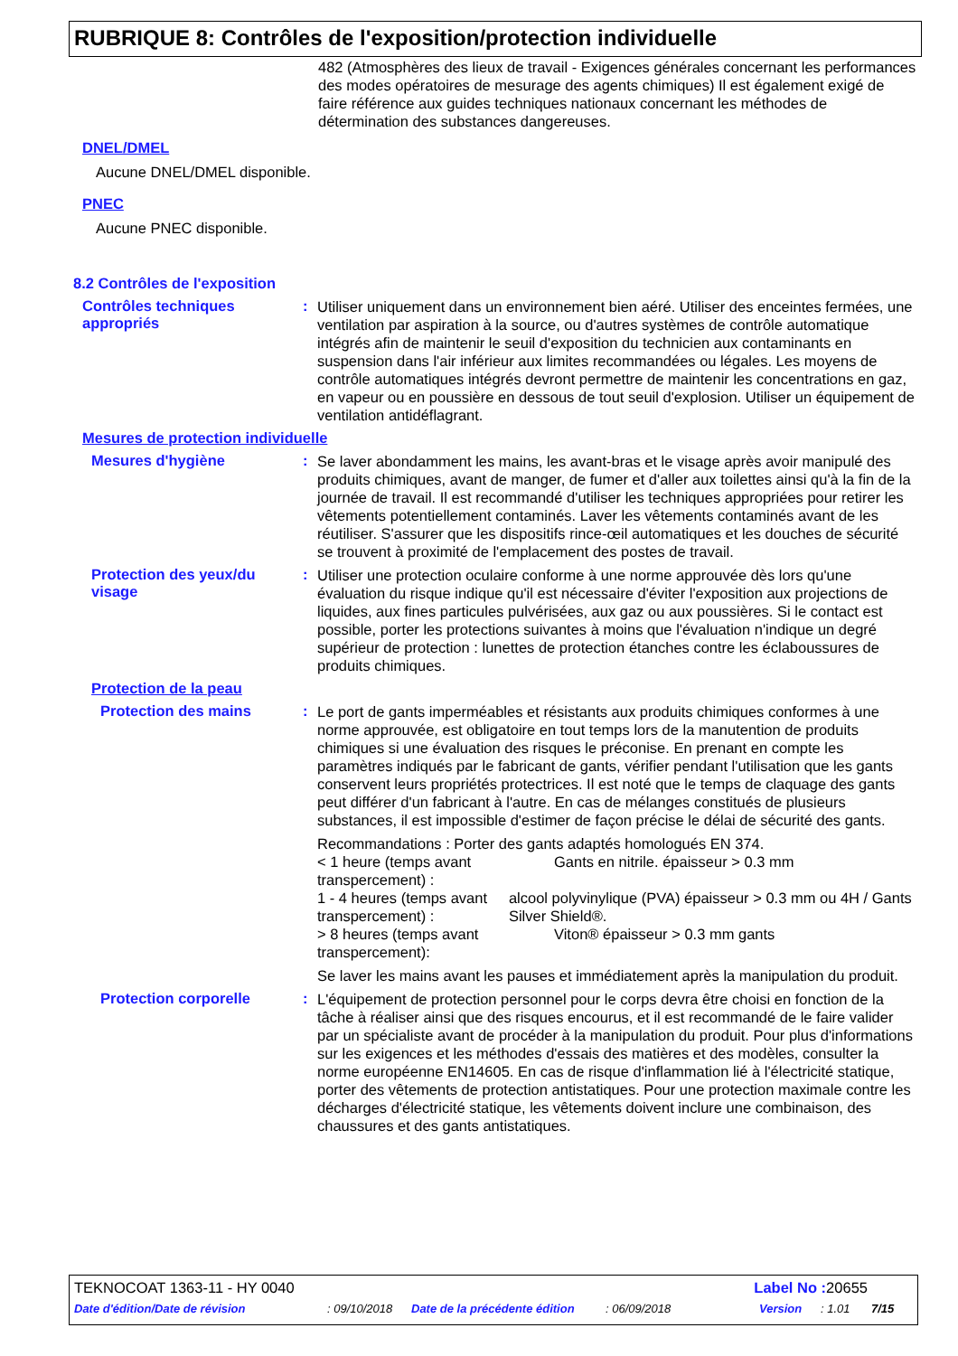RUBRIQUE 8: Contrôles de l'exposition/protection individuelle
482 (Atmosphères des lieux de travail - Exigences générales concernant les performances des modes opératoires de mesurage des agents chimiques) Il est également exigé de faire référence aux guides techniques nationaux concernant les méthodes de détermination des substances dangereuses.
DNEL/DMEL
Aucune DNEL/DMEL disponible.
PNEC
Aucune PNEC disponible.
8.2 Contrôles de l'exposition
Contrôles techniques appropriés
:
Utiliser uniquement dans un environnement bien aéré. Utiliser des enceintes fermées, une ventilation par aspiration à la source, ou d'autres systèmes de contrôle automatique intégrés afin de maintenir le seuil d'exposition du technicien aux contaminants en suspension dans l'air inférieur aux limites recommandées ou légales. Les moyens de contrôle automatiques intégrés devront permettre de maintenir les concentrations en gaz, en vapeur ou en poussière en dessous de tout seuil d'explosion. Utiliser un équipement de ventilation antidéflagrant.
Mesures de protection individuelle
Mesures d'hygiène :
Se laver abondamment les mains, les avant-bras et le visage après avoir manipulé des produits chimiques, avant de manger, de fumer et d'aller aux toilettes ainsi qu'à la fin de la journée de travail. Il est recommandé d'utiliser les techniques appropriées pour retirer les vêtements potentiellement contaminés. Laver les vêtements contaminés avant de les réutiliser. S'assurer que les dispositifs rince-œil automatiques et les douches de sécurité se trouvent à proximité de l'emplacement des postes de travail.
Protection des yeux/du visage
:
Utiliser une protection oculaire conforme à une norme approuvée dès lors qu'une évaluation du risque indique qu'il est nécessaire d'éviter l'exposition aux projections de liquides, aux fines particules pulvérisées, aux gaz ou aux poussières. Si le contact est possible, porter les protections suivantes à moins que l'évaluation n'indique un degré supérieur de protection : lunettes de protection étanches contre les éclaboussures de produits chimiques.
Protection de la peau
Protection des mains :
Le port de gants imperméables et résistants aux produits chimiques conformes à une norme approuvée, est obligatoire en tout temps lors de la manutention de produits chimiques si une évaluation des risques le préconise. En prenant en compte les paramètres indiqués par le fabricant de gants, vérifier pendant l'utilisation que les gants conservent leurs propriétés protectrices. Il est noté que le temps de claquage des gants peut différer d'un fabricant à l'autre. En cas de mélanges constitués de plusieurs substances, il est impossible d'estimer de façon précise le délai de sécurité des gants.
Recommandations : Porter des gants adaptés homologués EN 374.
< 1 heure (temps avant transpercement) :
Gants en nitrile. épaisseur > 0.3 mm
1 - 4 heures (temps avant transpercement) :
alcool polyvinylique (PVA) épaisseur > 0.3 mm ou 4H / Gants Silver Shield®.
> 8 heures (temps avant transpercement):
Viton® épaisseur > 0.3 mm gants
Se laver les mains avant les pauses et immédiatement après la manipulation du produit.
Protection corporelle :
L'équipement de protection personnel pour le corps devra être choisi en fonction de la tâche à réaliser ainsi que des risques encourus, et il est recommandé de le faire valider par un spécialiste avant de procéder à la manipulation du produit. Pour plus d'informations sur les exigences et les méthodes d'essais des matières et des modèles, consulter la norme européenne EN14605. En cas de risque d'inflammation lié à l'électricité statique, porter des vêtements de protection antistatiques. Pour une protection maximale contre les décharges d'électricité statique, les vêtements doivent inclure une combinaison, des chaussures et des gants antistatiques.
TEKNOCOAT 1363-11 - HY 0040 Label No : 20655
Date d'édition/Date de révision: 09/10/2018 Date de la précédente édition: 06/09/2018 Version: 1.01 7/15